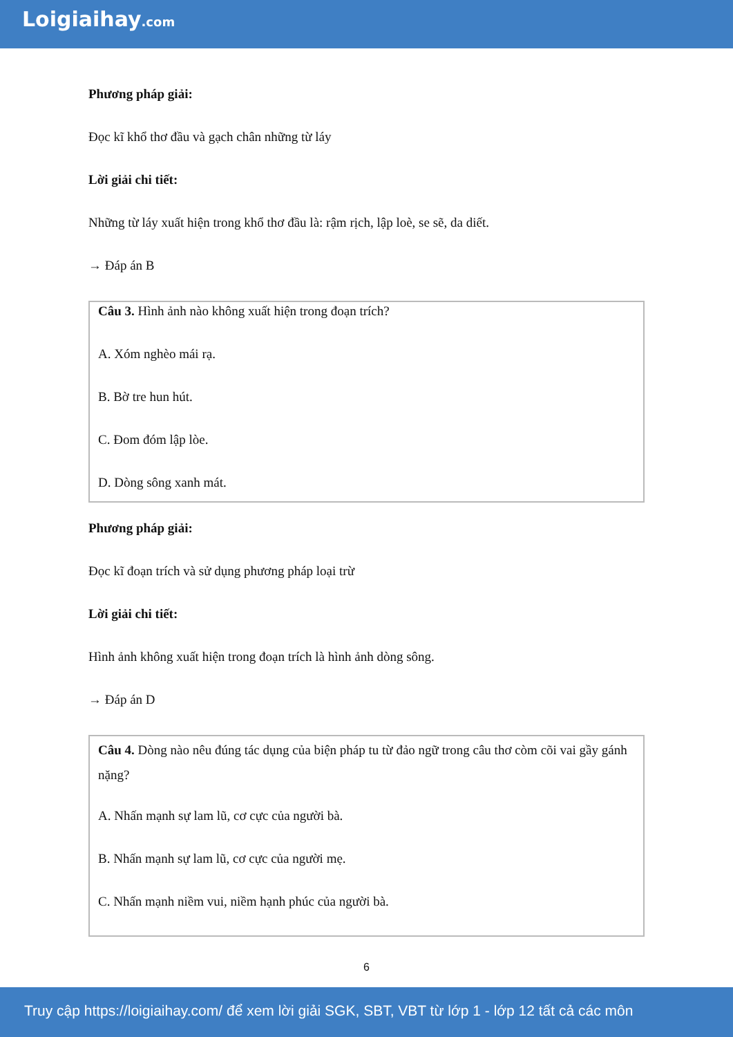Loigiaihay.com
Phương pháp giải:
Đọc kĩ khổ thơ đầu và gạch chân những từ láy
Lời giải chi tiết:
Những từ láy xuất hiện trong khổ thơ đầu là: rậm rịch, lập loè, se sẽ, da diết.
→ Đáp án B
Câu 3. Hình ảnh nào không xuất hiện trong đoạn trích?
A. Xóm nghèo mái rạ.
B. Bờ tre hun hút.
C. Đom đóm lập lòe.
D. Dòng sông xanh mát.
Phương pháp giải:
Đọc kĩ đoạn trích và sử dụng phương pháp loại trừ
Lời giải chi tiết:
Hình ảnh không xuất hiện trong đoạn trích là hình ảnh dòng sông.
→ Đáp án D
Câu 4. Dòng nào nêu đúng tác dụng của biện pháp tu từ đảo ngữ trong câu thơ còm cõi vai gầy gánh nặng?
A. Nhấn mạnh sự lam lũ, cơ cực của người bà.
B. Nhấn mạnh sự lam lũ, cơ cực của người mẹ.
C. Nhấn mạnh niềm vui, niềm hạnh phúc của người bà.
6
Truy cập https://loigiaihay.com/ để xem lời giải SGK, SBT, VBT từ lớp 1 - lớp 12 tất cả các môn